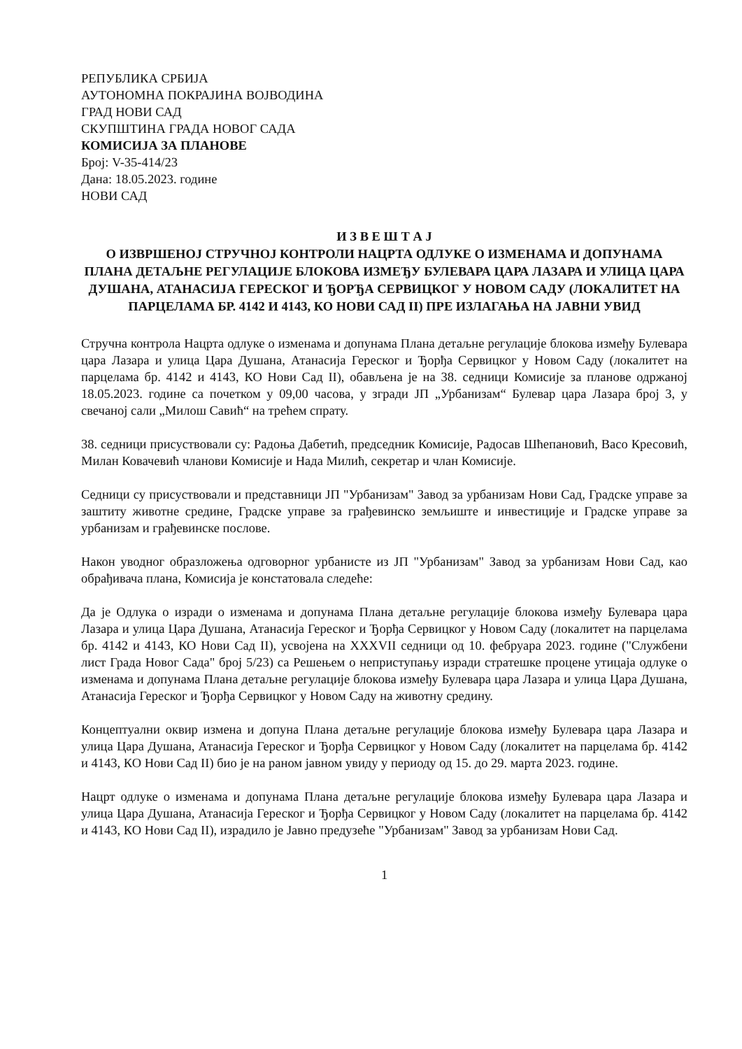РЕПУБЛИКА СРБИЈА
АУТОНОМНА ПОКРАЈИНА ВОЈВОДИНА
ГРАД НОВИ САД
СКУПШТИНА ГРАДА НОВОГ САДА
КОМИСИЈА ЗА ПЛАНОВЕ
Број: V-35-414/23
Дана: 18.05.2023. године
НОВИ САД
И З В Е Ш Т А Ј
О ИЗВРШЕНОЈ СТРУЧНОЈ КОНТРОЛИ НАЦРТА ОДЛУКЕ О ИЗМЕНАМА И ДОПУНАМА ПЛАНА ДЕТАЉНЕ РЕГУЛАЦИЈЕ БЛОКОВА ИЗМЕЂУ БУЛЕВАРА ЦАРА ЛАЗАРА И УЛИЦА ЦАРА ДУШАНА, АТАНАСИЈА ГЕРЕСКОГ И ЂОРЂА СЕРВИЦКОГ У НОВОМ САДУ (ЛОКАЛИТЕТ НА ПАРЦЕЛАМА БР. 4142 И 4143, КО НОВИ САД II) ПРЕ ИЗЛАГАЊА НА ЈАВНИ УВИД
Стручна контрола Нацрта одлуке о изменама и допунама Плана детаљне регулације блокова између Булевара цара Лазара и улица Цара Душана, Атанасија Гереског и Ђорђа Сервицког у Новом Саду (локалитет на парцелама бр. 4142 и 4143, КО Нови Сад II), обављена је на 38. седници Комисије за планове одржаној 18.05.2023. године са почетком у 09,00 часова, у згради ЈП „Урбанизам“ Булевар цара Лазара број 3, у свечаној сали „Милош Савић“ на трећем спрату.
38. седници присуствовали су: Радоња Дабетић, председник Комисије, Радосав Шћепановић, Васо Кресовић, Милан Ковачевић чланови Комисије и Нада Милић, секретар и члан Комисије.
Седници су присуствовали и представници ЈП "Урбанизам" Завод за урбанизам Нови Сад, Градске управе за заштиту животне средине, Градске управе за грађевинско земљиште и инвестиције и Градске управе за урбанизам и грађевинске послове.
Након уводног образложења одговорног урбанисте из ЈП "Урбанизам" Завод за урбанизам Нови Сад, као обрађивача плана, Комисија је констатовала следеће:
Да је Одлука о изради о изменама и допунама Плана детаљне регулације блокова између Булевара цара Лазара и улица Цара Душана, Атанасија Гереског и Ђорђа Сервицког у Новом Саду (локалитет на парцелама бр. 4142 и 4143, КО Нови Сад II), усвојена на XXXVII седници од 10. фебруара 2023. године ("Службени лист Града Новог Сада" број 5/23) са Решењем о неприступању изради стратешке процене утицаја одлуке о изменама и допунама Плана детаљне регулације блокова између Булевара цара Лазара и улица Цара Душана, Атанасија Гереског и Ђорђа Сервицког у Новом Саду на животну средину.
Концептуални оквир измена и допуна Плана детаљне регулације блокова између Булевара цара Лазара и улица Цара Душана, Атанасија Гереског и Ђорђа Сервицког у Новом Саду (локалитет на парцелама бр. 4142 и 4143, КО Нови Сад II) био је на раном јавном увиду у периоду од 15. до 29. марта 2023. године.
Нацрт одлуке о изменама и допунама Плана детаљне регулације блокова између Булевара цара Лазара и улица Цара Душана, Атанасија Гереског и Ђорђа Сервицког у Новом Саду (локалитет на парцелама бр. 4142 и 4143, КО Нови Сад II), израдило је Јавно предузеће "Урбанизам" Завод за урбанизам Нови Сад.
1